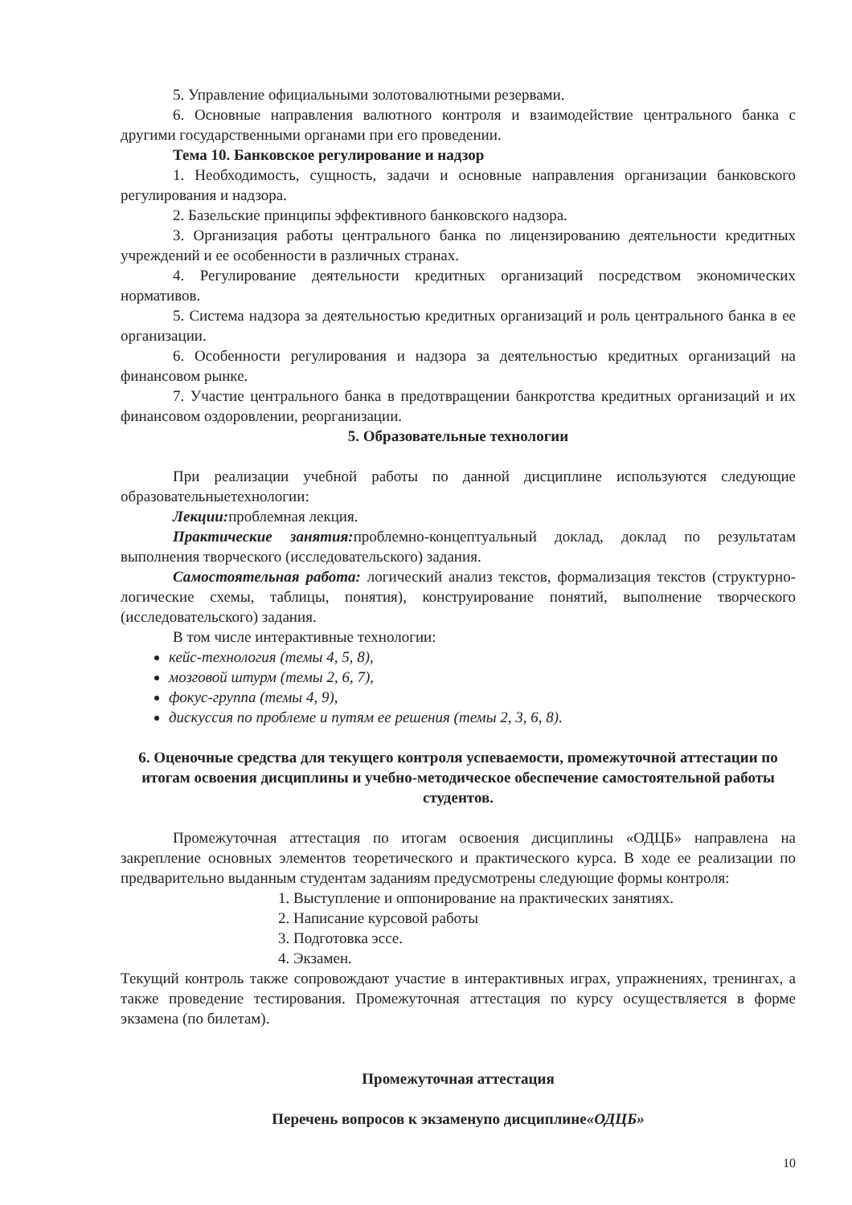5. Управление официальными золотовалютными резервами.
6. Основные направления валютного контроля и взаимодействие центрального банка с другими государственными органами при его проведении.
Тема 10. Банковское регулирование и надзор
1. Необходимость, сущность, задачи и основные направления организации банковского регулирования и надзора.
2. Базельские принципы эффективного банковского надзора.
3. Организация работы центрального банка по лицензированию деятельности кредитных учреждений и ее особенности в различных странах.
4. Регулирование деятельности кредитных организаций посредством экономических нормативов.
5. Система надзора за деятельностью кредитных организаций и роль центрального банка в ее организации.
6. Особенности регулирования и надзора за деятельностью кредитных организаций на финансовом рынке.
7. Участие центрального банка в предотвращении банкротства кредитных организаций и их финансовом оздоровлении, реорганизации.
5. Образовательные технологии
При реализации учебной работы по данной дисциплине используются следующие образовательныетехнологии:
Лекции: проблемная лекция.
Практические занятия: проблемно-концептуальный доклад, доклад по результатам выполнения творческого (исследовательского) задания.
Самостоятельная работа: логический анализ текстов, формализация текстов (структурно-логические схемы, таблицы, понятия), конструирование понятий, выполнение творческого (исследовательского) задания.
В том числе интерактивные технологии:
кейс-технология (темы 4, 5, 8),
мозговой штурм (темы 2, 6, 7),
фокус-группа (темы 4, 9),
дискуссия по проблеме и путям ее решения (темы 2, 3, 6, 8).
6. Оценочные средства для текущего контроля успеваемости, промежуточной аттестации по итогам освоения дисциплины и учебно-методическое обеспечение самостоятельной работы студентов.
Промежуточная аттестация по итогам освоения дисциплины «ОДЦБ» направлена на закрепление основных элементов теоретического и практического курса. В ходе ее реализации по предварительно выданным студентам заданиям предусмотрены следующие формы контроля:
1. Выступление и оппонирование на практических занятиях.
2. Написание курсовой работы
3. Подготовка эссе.
4. Экзамен.
Текущий контроль также сопровождают участие в интерактивных играх, упражнениях, тренингах, а также проведение тестирования. Промежуточная аттестация по курсу осуществляется в форме экзамена (по билетам).
Промежуточная аттестация
Перечень вопросов к экзаменупо дисциплине«ОДЦБ»
10